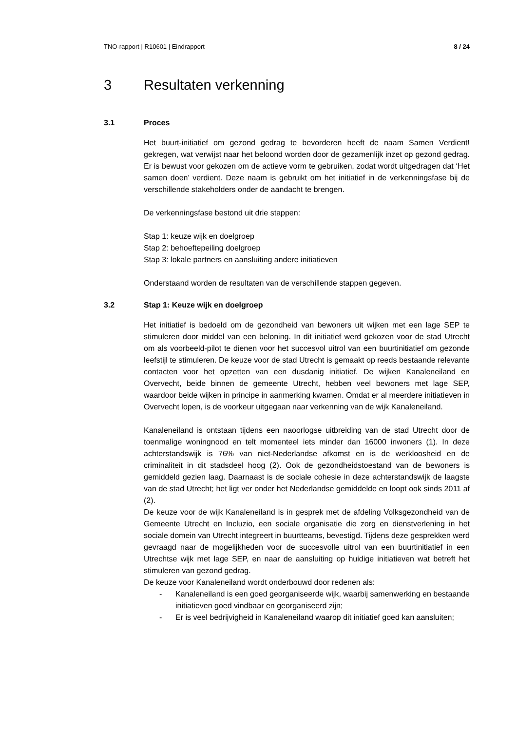TNO-rapport | R10601 | Eindrapport 8 / 24
3 Resultaten verkenning
3.1 Proces
Het buurt-initiatief om gezond gedrag te bevorderen heeft de naam Samen Verdient! gekregen, wat verwijst naar het beloond worden door de gezamenlijk inzet op gezond gedrag. Er is bewust voor gekozen om de actieve vorm te gebruiken, zodat wordt uitgedragen dat ‘Het samen doen’ verdient. Deze naam is gebruikt om het initiatief in de verkenningsfase bij de verschillende stakeholders onder de aandacht te brengen.
De verkenningsfase bestond uit drie stappen:
Stap 1: keuze wijk en doelgroep
Stap 2: behoeftepeiling doelgroep
Stap 3: lokale partners en aansluiting andere initiatieven
Onderstaand worden de resultaten van de verschillende stappen gegeven.
3.2 Stap 1: Keuze wijk en doelgroep
Het initiatief is bedoeld om de gezondheid van bewoners uit wijken met een lage SEP te stimuleren door middel van een beloning. In dit initiatief werd gekozen voor de stad Utrecht om als voorbeeld-pilot te dienen voor het succesvol uitrol van een buurtinitiatief om gezonde leefstijl te stimuleren. De keuze voor de stad Utrecht is gemaakt op reeds bestaande relevante contacten voor het opzetten van een dusdanig initiatief. De wijken Kanaleneiland en Overvecht, beide binnen de gemeente Utrecht, hebben veel bewoners met lage SEP, waardoor beide wijken in principe in aanmerking kwamen. Omdat er al meerdere initiatieven in Overvecht lopen, is de voorkeur uitgegaan naar verkenning van de wijk Kanaleneiland.
Kanaleneiland is ontstaan tijdens een naoorlogse uitbreiding van de stad Utrecht door de toenmalige woningnood en telt momenteel iets minder dan 16000 inwoners (1). In deze achterstandswijk is 76% van niet-Nederlandse afkomst en is de werkloosheid en de criminaliteit in dit stadsdeel hoog (2). Ook de gezondheidstoestand van de bewoners is gemiddeld gezien laag. Daarnaast is de sociale cohesie in deze achterstandswijk de laagste van de stad Utrecht; het ligt ver onder het Nederlandse gemiddelde en loopt ook sinds 2011 af (2).
De keuze voor de wijk Kanaleneiland is in gesprek met de afdeling Volksgezondheid van de Gemeente Utrecht en Incluzio, een sociale organisatie die zorg en dienstverlening in het sociale domein van Utrecht integreert in buurtteams, bevestigd. Tijdens deze gesprekken werd gevraagd naar de mogelijkheden voor de succesvolle uitrol van een buurtinitiatief in een Utrechtse wijk met lage SEP, en naar de aansluiting op huidige initiatieven wat betreft het stimuleren van gezond gedrag.
De keuze voor Kanaleneiland wordt onderbouwd door redenen als:
- Kanaleneiland is een goed georganiseerde wijk, waarbij samenwerking en bestaande initiatieven goed vindbaar en georganiseerd zijn;
- Er is veel bedrijvigheid in Kanaleneiland waarop dit initiatief goed kan aansluiten;